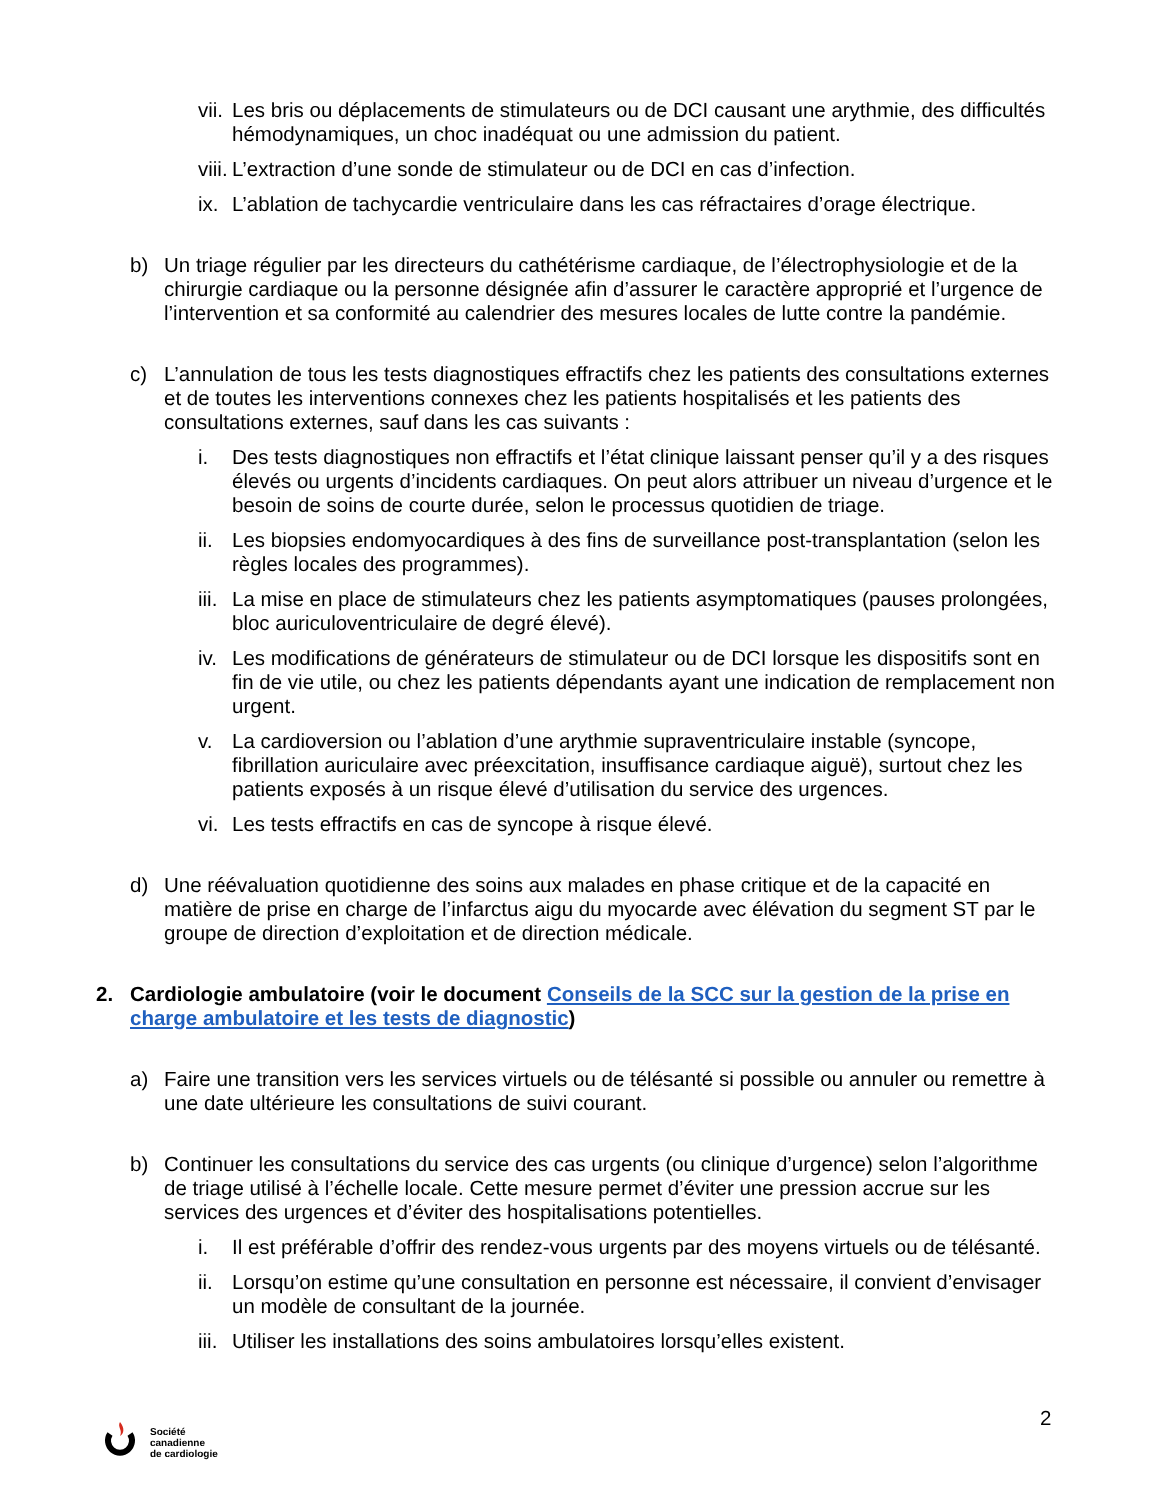vii. Les bris ou déplacements de stimulateurs ou de DCI causant une arythmie, des difficultés hémodynamiques, un choc inadéquat ou une admission du patient.
viii. L’extraction d’une sonde de stimulateur ou de DCI en cas d’infection.
ix. L’ablation de tachycardie ventriculaire dans les cas réfractaires d’orage électrique.
b) Un triage régulier par les directeurs du cathétérisme cardiaque, de l’électrophysiologie et de la chirurgie cardiaque ou la personne désignée afin d’assurer le caractère approprié et l’urgence de l’intervention et sa conformité au calendrier des mesures locales de lutte contre la pandémie.
c) L’annulation de tous les tests diagnostiques effractifs chez les patients des consultations externes et de toutes les interventions connexes chez les patients hospitalisés et les patients des consultations externes, sauf dans les cas suivants :
i. Des tests diagnostiques non effractifs et l’état clinique laissant penser qu’il y a des risques élevés ou urgents d’incidents cardiaques. On peut alors attribuer un niveau d’urgence et le besoin de soins de courte durée, selon le processus quotidien de triage.
ii. Les biopsies endomyocardiques à des fins de surveillance post-transplantation (selon les règles locales des programmes).
iii. La mise en place de stimulateurs chez les patients asymptomatiques (pauses prolongées, bloc auriculoventriculaire de degré élevé).
iv. Les modifications de générateurs de stimulateur ou de DCI lorsque les dispositifs sont en fin de vie utile, ou chez les patients dépendants ayant une indication de remplacement non urgent.
v. La cardioversion ou l’ablation d’une arythmie supraventriculaire instable (syncope, fibrillation auriculaire avec préexcitation, insuffisance cardiaque aiguë), surtout chez les patients exposés à un risque élevé d’utilisation du service des urgences.
vi. Les tests effractifs en cas de syncope à risque élevé.
d) Une réévaluation quotidienne des soins aux malades en phase critique et de la capacité en matière de prise en charge de l’infarctus aigu du myocarde avec élévation du segment ST par le groupe de direction d’exploitation et de direction médicale.
2. Cardiologie ambulatoire (voir le document Conseils de la SCC sur la gestion de la prise en charge ambulatoire et les tests de diagnostic)
a) Faire une transition vers les services virtuels ou de télésanté si possible ou annuler ou remettre à une date ultérieure les consultations de suivi courant.
b) Continuer les consultations du service des cas urgents (ou clinique d’urgence) selon l’algorithme de triage utilisé à l’échelle locale. Cette mesure permet d’éviter une pression accrue sur les services des urgences et d’éviter des hospitalisations potentielles.
i. Il est préférable d’offrir des rendez-vous urgents par des moyens virtuels ou de télésanté.
ii. Lorsqu’on estime qu’une consultation en personne est nécessaire, il convient d’envisager un modèle de consultant de la journée.
iii. Utiliser les installations des soins ambulatoires lorsqu’elles existent.
2
Société
canadienne
de cardiologie